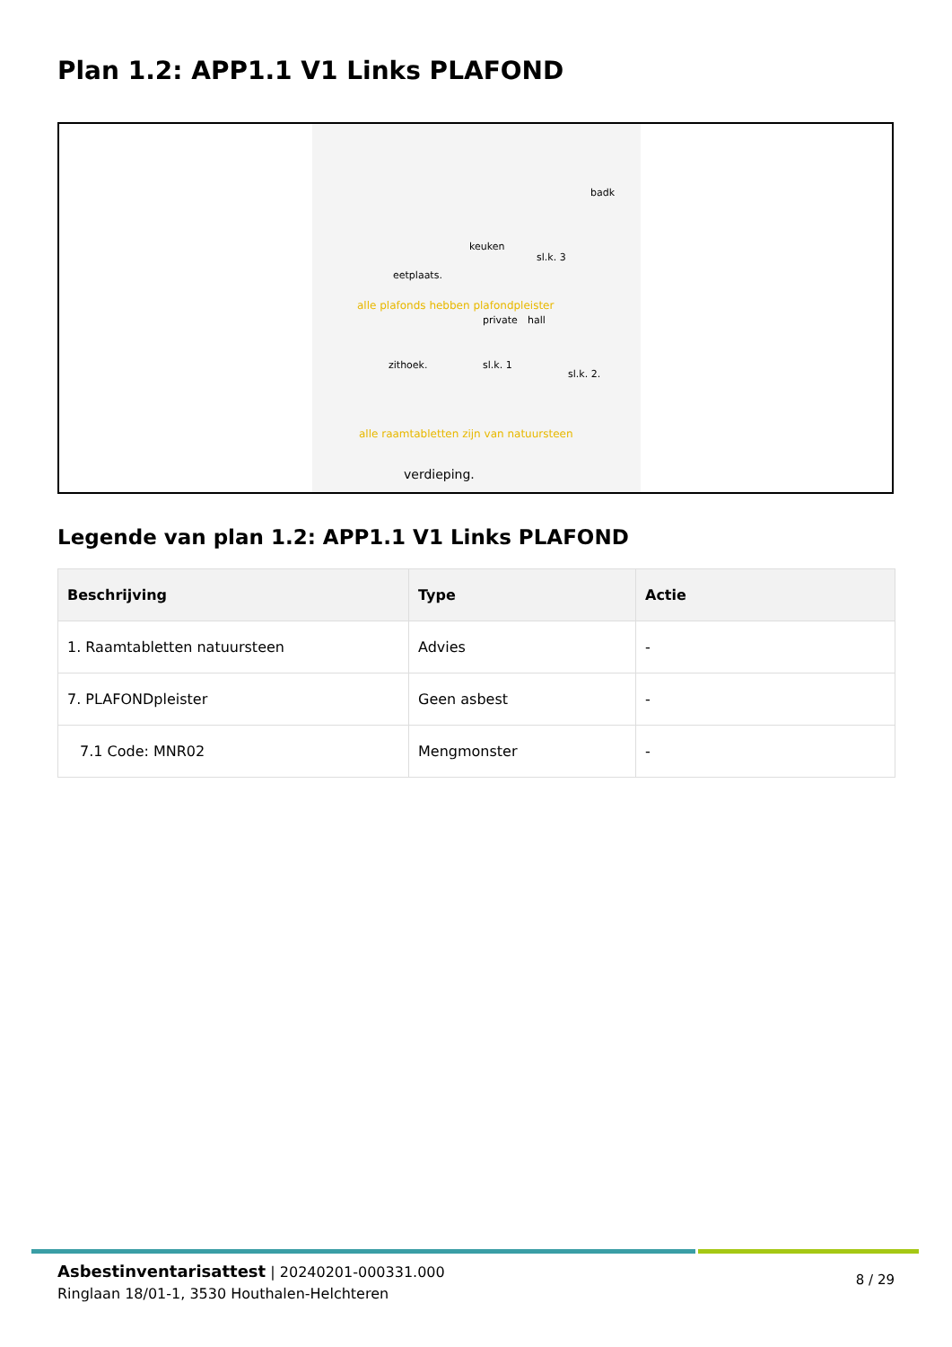Plan 1.2: APP1.1 V1 Links PLAFOND
badk
keuken
sl.k. 3
eetplaats.
alle plafonds hebben plafondpleister
private hall
zithoek. sl.k. 1
sl.k. 2.
alle raamtabletten zijn van natuursteen
verdieping.
Legende van plan 1.2: APP1.1 V1 Links PLAFOND
| Beschrijving | Type | Actie |
| --- | --- | --- |
| 1. Raamtabletten natuursteen | Advies | - |
| 7. PLAFONDpleister | Geen asbest | - |
| 7.1 Code: MNR02 | Mengmonster | - |
Asbestinventarisattest | 20240201-000331.000
Ringlaan 18/01-1, 3530 Houthalen-Helchteren
8 / 29